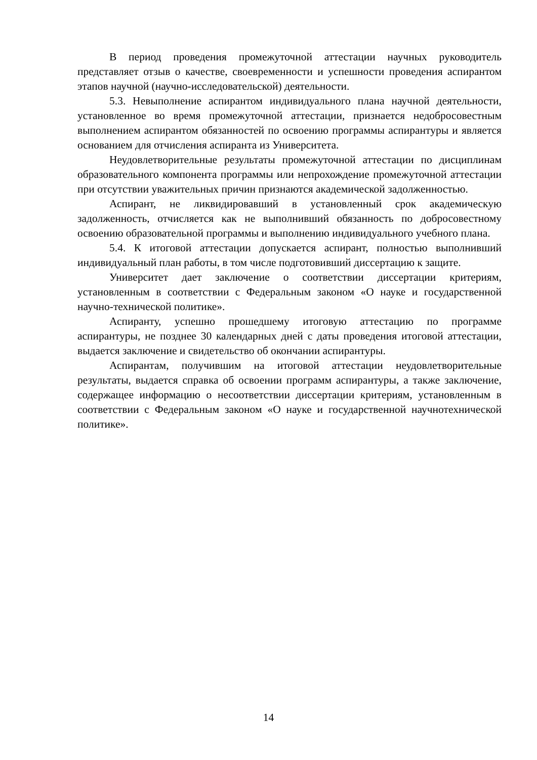В период проведения промежуточной аттестации научных руководитель представляет отзыв о качестве, своевременности и успешности проведения аспирантом этапов научной (научно-исследовательской) деятельности.
5.3. Невыполнение аспирантом индивидуального плана научной деятельности, установленное во время промежуточной аттестации, признается недобросовестным выполнением аспирантом обязанностей по освоению программы аспирантуры и является основанием для отчисления аспиранта из Университета.
Неудовлетворительные результаты промежуточной аттестации по дисциплинам образовательного компонента программы или непрохождение промежуточной аттестации при отсутствии уважительных причин признаются академической задолженностью.
Аспирант, не ликвидировавший в установленный срок академическую задолженность, отчисляется как не выполнивший обязанность по добросовестному освоению образовательной программы и выполнению индивидуального учебного плана.
5.4. К итоговой аттестации допускается аспирант, полностью выполнивший индивидуальный план работы, в том числе подготовивший диссертацию к защите.
Университет дает заключение о соответствии диссертации критериям, установленным в соответствии с Федеральным законом «О науке и государственной научно-технической политике».
Аспиранту, успешно прошедшему итоговую аттестацию по программе аспирантуры, не позднее 30 календарных дней с даты проведения итоговой аттестации, выдается заключение и свидетельство об окончании аспирантуры.
Аспирантам, получившим на итоговой аттестации неудовлетворительные результаты, выдается справка об освоении программ аспирантуры, а также заключение, содержащее информацию о несоответствии диссертации критериям, установленным в соответствии с Федеральным законом «О науке и государственной научнотехнической политике».
14